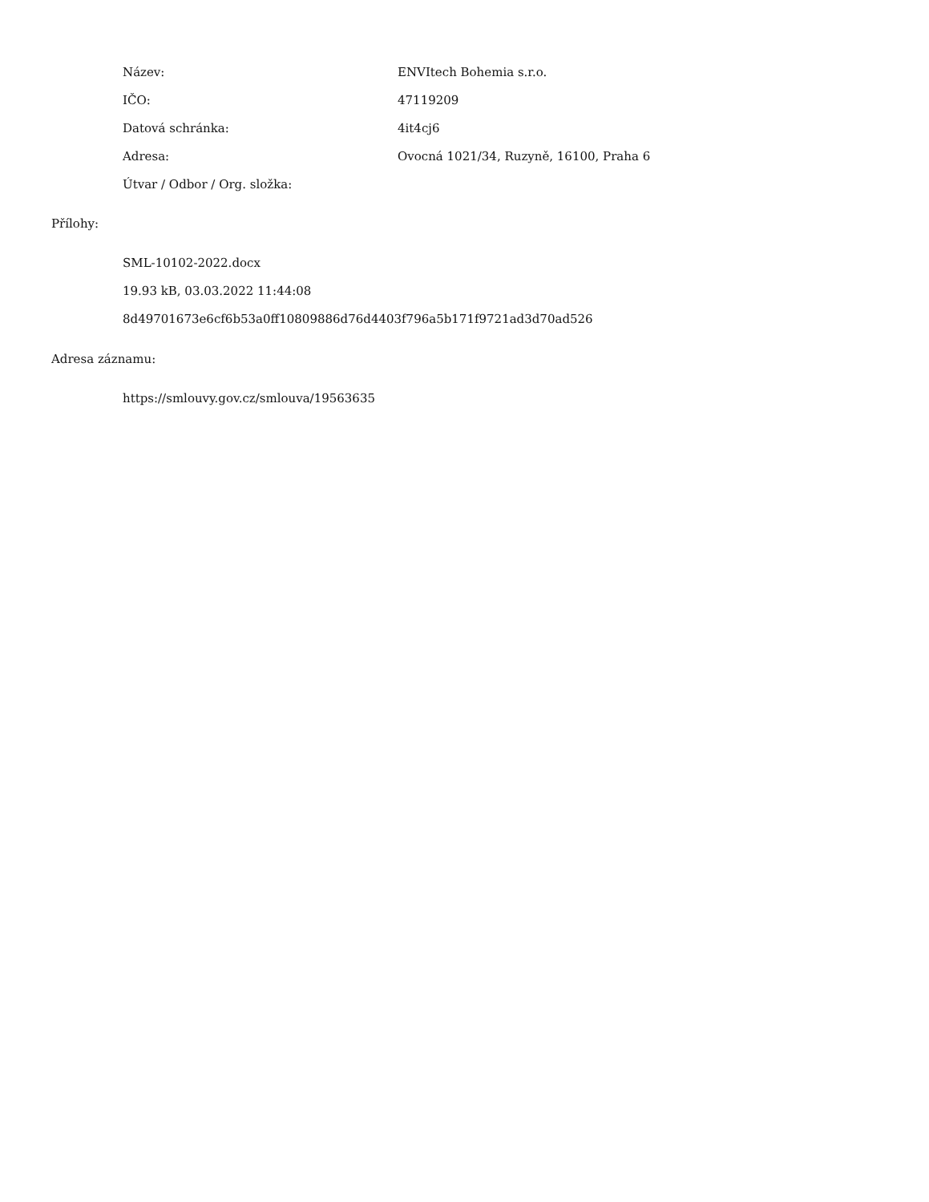| Název: | ENVItech Bohemia s.r.o. |
| IČO: | 47119209 |
| Datová schránka: | 4it4cj6 |
| Adresa: | Ovocná 1021/34, Ruzyně, 16100, Praha 6 |
| Útvar / Odbor / Org. složka: | |
Přílohy:
SML-10102-2022.docx
19.93 kB, 03.03.2022 11:44:08
8d49701673e6cf6b53a0ff10809886d76d4403f796a5b171f9721ad3d70ad526
Adresa záznamu:
https://smlouvy.gov.cz/smlouva/19563635